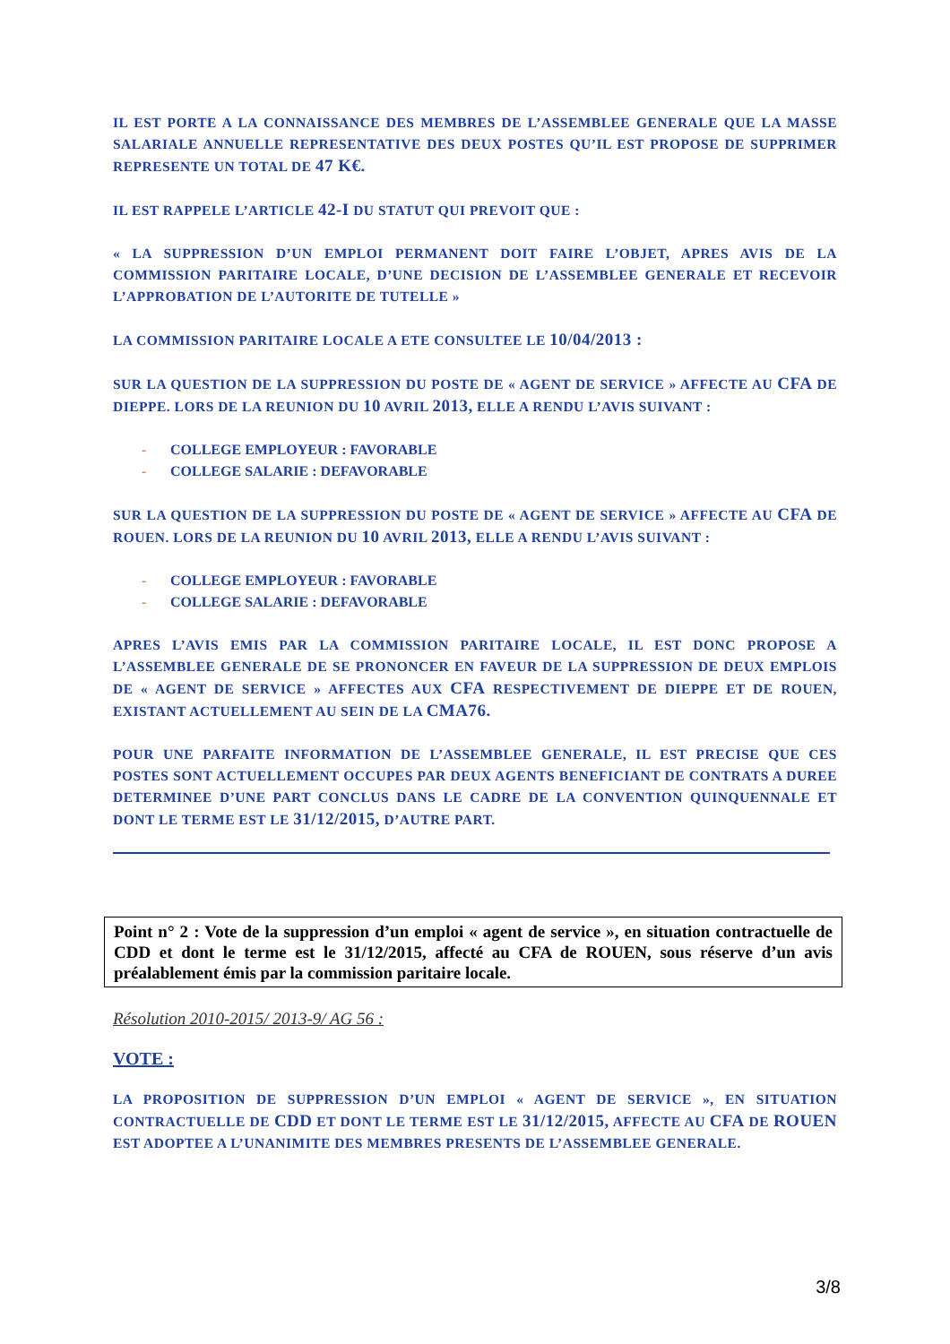IL EST PORTE A LA CONNAISSANCE DES MEMBRES DE L’ASSEMBLEE GENERALE QUE LA MASSE SALARIALE ANNUELLE REPRESENTATIVE DES DEUX POSTES QU’IL EST PROPOSE DE SUPPRIMER REPRESENTE UN TOTAL DE 47 K€.
IL EST RAPPELE L’ARTICLE 42-I DU STATUT QUI PREVOIT QUE :
« LA SUPPRESSION D’UN EMPLOI PERMANENT DOIT FAIRE L’OBJET, APRES AVIS DE LA COMMISSION PARITAIRE LOCALE, D’UNE DECISION DE L’ASSEMBLEE GENERALE ET RECEVOIR L’APPROBATION DE L’AUTORITE DE TUTELLE »
LA COMMISSION PARITAIRE LOCALE A ETE CONSULTEE LE 10/04/2013 :
SUR LA QUESTION DE LA SUPPRESSION DU POSTE DE « AGENT DE SERVICE » AFFECTE AU CFA DE DIEPPE. LORS DE LA REUNION DU 10 AVRIL 2013, ELLE A RENDU L’AVIS SUIVANT :
- COLLEGE EMPLOYEUR : FAVORABLE
- COLLEGE SALARIE : DEFAVORABLE
SUR LA QUESTION DE LA SUPPRESSION DU POSTE DE « AGENT DE SERVICE » AFFECTE AU CFA DE ROUEN. LORS DE LA REUNION DU 10 AVRIL 2013, ELLE A RENDU L’AVIS SUIVANT :
- COLLEGE EMPLOYEUR : FAVORABLE
- COLLEGE SALARIE : DEFAVORABLE
APRES L’AVIS EMIS PAR LA COMMISSION PARITAIRE LOCALE, IL EST DONC PROPOSE A L’ASSEMBLEE GENERALE DE SE PRONONCER EN FAVEUR DE LA SUPPRESSION DE DEUX EMPLOIS DE « AGENT DE SERVICE » AFFECTES AUX CFA RESPECTIVEMENT DE DIEPPE ET DE ROUEN, EXISTANT ACTUELLEMENT AU SEIN DE LA CMA76.
POUR UNE PARFAITE INFORMATION DE L’ASSEMBLEE GENERALE, IL EST PRECISE QUE CES POSTES SONT ACTUELLEMENT OCCUPES PAR DEUX AGENTS BENEFICIANT DE CONTRATS A DUREE DETERMINEE D’UNE PART CONCLUS DANS LE CADRE DE LA CONVENTION QUINQUENNALE ET DONT LE TERME EST LE 31/12/2015, D’AUTRE PART.
Point n° 2 : Vote de la suppression d’un emploi « agent de service », en situation contractuelle de CDD et dont le terme est le 31/12/2015, affecté au CFA de ROUEN, sous réserve d’un avis préalablement émis par la commission paritaire locale.
Résolution 2010-2015/ 2013-9/ AG 56 :
VOTE :
LA PROPOSITION DE SUPPRESSION D’UN EMPLOI « AGENT DE SERVICE », EN SITUATION CONTRACTUELLE DE CDD ET DONT LE TERME EST LE 31/12/2015, AFFECTE AU CFA DE ROUEN EST ADOPTEE A L’UNANIMITE DES MEMBRES PRESENTS DE L’ASSEMBLEE GENERALE.
3/8